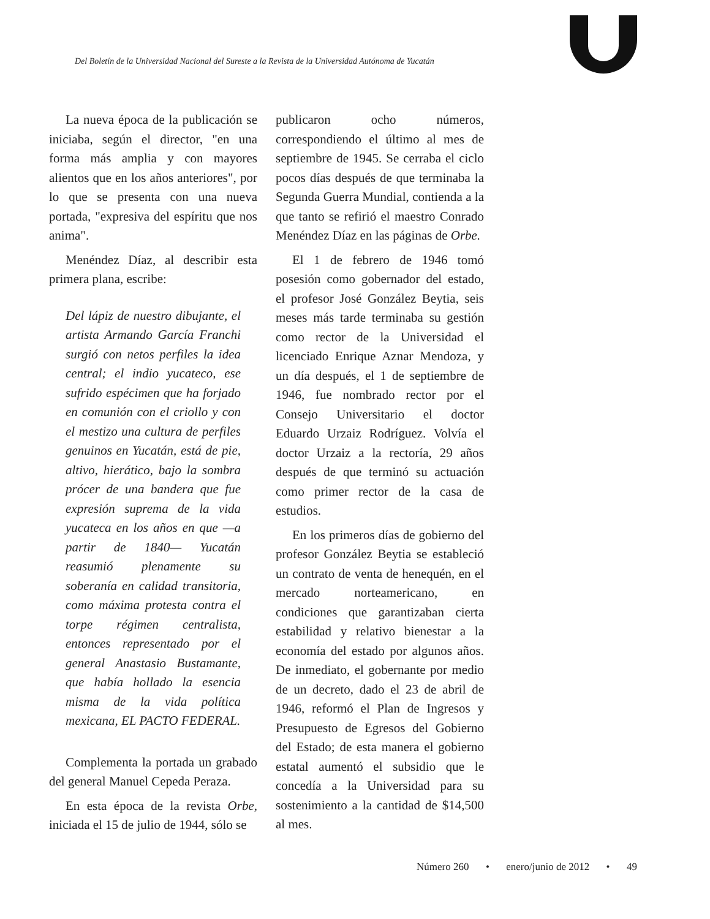Del Boletín de la Universidad Nacional del Sureste a la Revista de la Universidad Autónoma de Yucatán
La nueva época de la publicación se iniciaba, según el director, "en una forma más amplia y con mayores alientos que en los años anteriores", por lo que se presenta con una nueva portada, "expresiva del espíritu que nos anima".
Menéndez Díaz, al describir esta primera plana, escribe:
Del lápiz de nuestro dibujante, el artista Armando García Franchi surgió con netos perfiles la idea central; el indio yucateco, ese sufrido espécimen que ha forjado en comunión con el criollo y con el mestizo una cultura de perfiles genuinos en Yucatán, está de pie, altivo, hierático, bajo la sombra prócer de una bandera que fue expresión suprema de la vida yucateca en los años en que —a partir de 1840— Yucatán reasumió plenamente su soberanía en calidad transitoria, como máxima protesta contra el torpe régimen centralista, entonces representado por el general Anastasio Bustamante, que había hollado la esencia misma de la vida política mexicana, EL PACTO FEDERAL.
Complementa la portada un grabado del general Manuel Cepeda Peraza.
En esta época de la revista Orbe, iniciada el 15 de julio de 1944, sólo se
publicaron ocho números, correspondiendo el último al mes de septiembre de 1945. Se cerraba el ciclo pocos días después de que terminaba la Segunda Guerra Mundial, contienda a la que tanto se refirió el maestro Conrado Menéndez Díaz en las páginas de Orbe.
El 1 de febrero de 1946 tomó posesión como gobernador del estado, el profesor José González Beytia, seis meses más tarde terminaba su gestión como rector de la Universidad el licenciado Enrique Aznar Mendoza, y un día después, el 1 de septiembre de 1946, fue nombrado rector por el Consejo Universitario el doctor Eduardo Urzaiz Rodríguez. Volvía el doctor Urzaiz a la rectoría, 29 años después de que terminó su actuación como primer rector de la casa de estudios.
En los primeros días de gobierno del profesor González Beytia se estableció un contrato de venta de henequén, en el mercado norteamericano, en condiciones que garantizaban cierta estabilidad y relativo bienestar a la economía del estado por algunos años. De inmediato, el gobernante por medio de un decreto, dado el 23 de abril de 1946, reformó el Plan de Ingresos y Presupuesto de Egresos del Gobierno del Estado; de esta manera el gobierno estatal aumentó el subsidio que le concedía a la Universidad para su sostenimiento a la cantidad de $14,500 al mes.
Número 260 • enero/junio de 2012 • 49